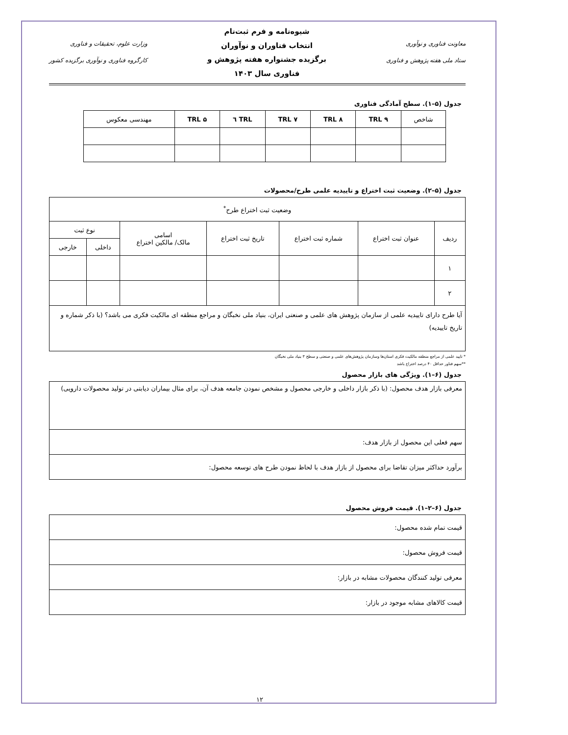معاونت فناوری و نوآوری
ستاد ملی هفته پژوهش و فناوری
شیوه‌نامه و فرم ثبت‌نام
انتخاب فناوران و نوآوران
برگزیده جشنواره هفته پژوهش و
فناوری سال ۱۴۰۳
وزارت علوم، تحقیقات و فناوری
کارگروه فناوری و نوآوری برگزیده کشور
جدول (۵–۱). سطح آمادگی فناوری
| شاخص | TRL ۹ | TRL ۸ | TRL ۷ | TRL ٦ | TRL ۵ | مهندسی معکوس |
| --- | --- | --- | --- | --- | --- | --- |
جدول (۵–۲). وضعیت ثبت اختراع و تاییدیه علمی طرح/محصولات
| وضعیت ثبت اختراع طرح<sup>*</sup> | | | | | | |
| --- | --- | --- | --- | --- | --- | --- |
| ردیف | عنوان ثبت اختراع | شماره ثبت اختراع | تاریخ ثبت اختراع | اسامی مالک/ مالکین اختراع | نوع ثبت | |
| | | | | | داخلی | خارجی |
| ۱ | | | | | | |
| ۲ | | | | | | |
| آیا طرح دارای تاییدیه علمی از سازمان پژوهش های علمی و صنعتی ایران، بنیاد ملی نخبگان و مراجع منطقه ای مالکیت فکری می باشد؟ (با ذکر شماره و تاریخ تاییدیه) | | | | | | |
* تایید علمی از مراجع منطقه مالکیت فکری استان‌ها وسازمان پژوهش‌های علمی و صنعتی و سطح ۳ بنیاد ملی نخبگان
**سهم فناور حداقل ۴۰ درصد اختراع باشد
جدول (۶–۱). ویژگی های بازار محصول
| معرفی بازار هدف محصول: (با ذکر بازار داخلی و خارجی محصول و مشخص نمودن جامعه هدف آن، برای مثال بیماران دیابتی در تولید محصولات دارویی) |
| سهم فعلی این محصول از بازار هدف: |
| برآورد حداکثر میزان تقاضا برای محصول از بازار هدف با لحاظ نمودن طرح های توسعه محصول: |
جدول (۶–۲–۱). قیمت فروش محصول
| قیمت تمام شده محصول: |
| قیمت فروش محصول: |
| معرفی تولید کنندگان محصولات مشابه در بازار: |
| قیمت کالاهای مشابه موجود در بازار: |
۱۲